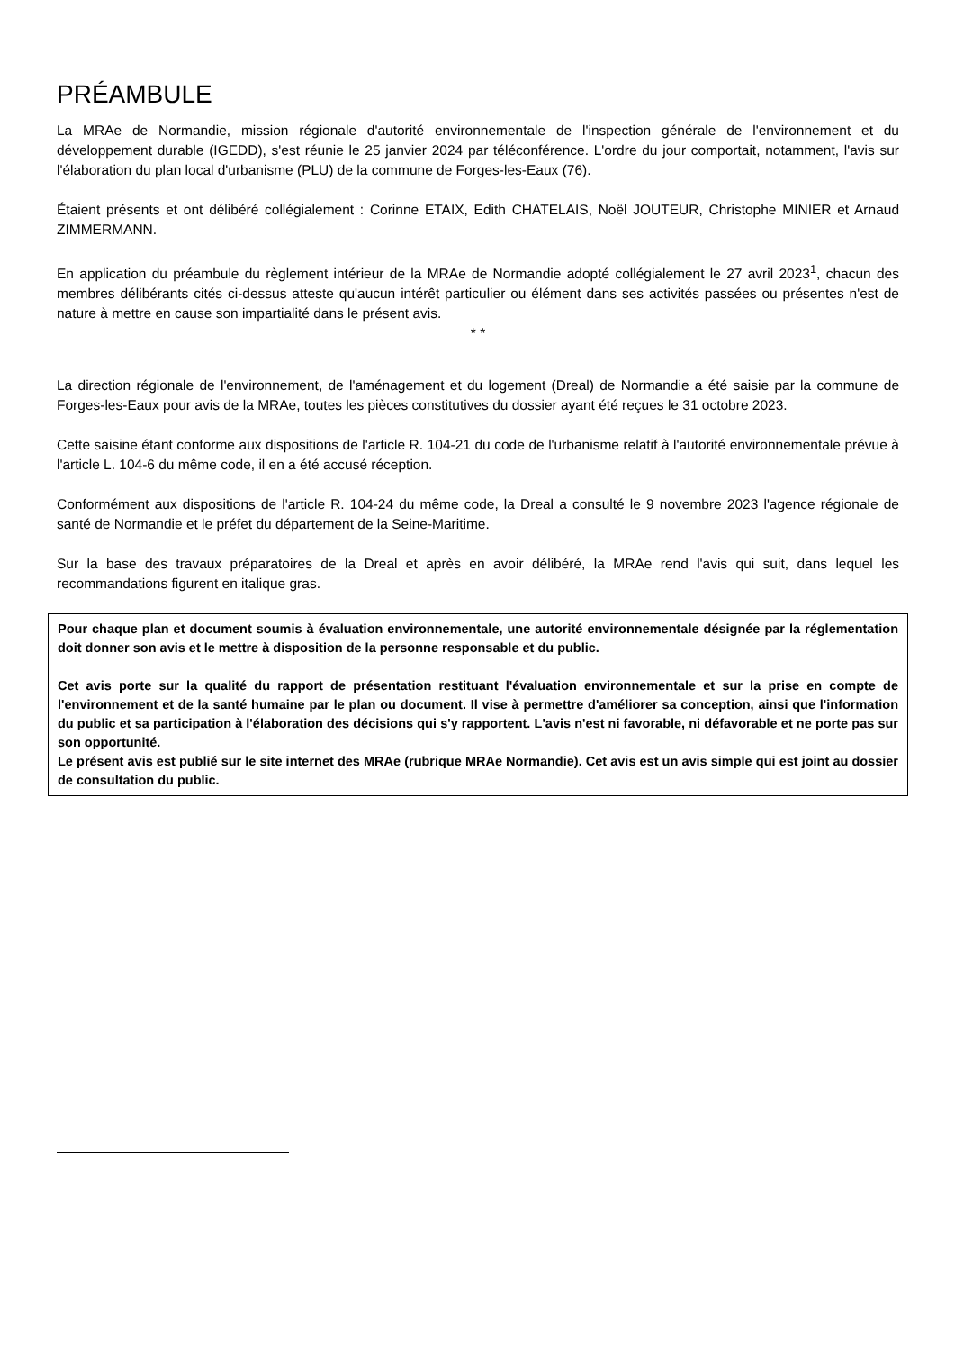PRÉAMBULE
La MRAe de Normandie, mission régionale d'autorité environnementale de l'inspection générale de l'environnement et du développement durable (IGEDD), s'est réunie le 25 janvier 2024 par téléconférence. L'ordre du jour comportait, notamment, l'avis sur l'élaboration du plan local d'urbanisme (PLU) de la commune de Forges-les-Eaux (76).
Étaient présents et ont délibéré collégialement : Corinne ETAIX, Edith CHATELAIS, Noël JOUTEUR, Christophe MINIER et Arnaud ZIMMERMANN.
En application du préambule du règlement intérieur de la MRAe de Normandie adopté collégialement le 27 avril 2023<sup>1</sup>, chacun des membres délibérants cités ci-dessus atteste qu'aucun intérêt particulier ou élément dans ses activités passées ou présentes n'est de nature à mettre en cause son impartialité dans le présent avis.
* *
La direction régionale de l'environnement, de l'aménagement et du logement (Dreal) de Normandie a été saisie par la commune de Forges-les-Eaux pour avis de la MRAe, toutes les pièces constitutives du dossier ayant été reçues le 31 octobre 2023.
Cette saisine étant conforme aux dispositions de l'article R. 104-21 du code de l'urbanisme relatif à l'autorité environnementale prévue à l'article L. 104-6 du même code, il en a été accusé réception.
Conformément aux dispositions de l'article R. 104-24 du même code, la Dreal a consulté le 9 novembre 2023 l'agence régionale de santé de Normandie et le préfet du département de la Seine-Maritime.
Sur la base des travaux préparatoires de la Dreal et après en avoir délibéré, la MRAe rend l'avis qui suit, dans lequel les recommandations figurent en italique gras.
Pour chaque plan et document soumis à évaluation environnementale, une autorité environnementale désignée par la réglementation doit donner son avis et le mettre à disposition de la personne responsable et du public.
Cet avis porte sur la qualité du rapport de présentation restituant l'évaluation environnementale et sur la prise en compte de l'environnement et de la santé humaine par le plan ou document. Il vise à permettre d'améliorer sa conception, ainsi que l'information du public et sa participation à l'élaboration des décisions qui s'y rapportent. L'avis n'est ni favorable, ni défavorable et ne porte pas sur son opportunité.
Le présent avis est publié sur le site internet des MRAe (rubrique MRAe Normandie). Cet avis est un avis simple qui est joint au dossier de consultation du public.